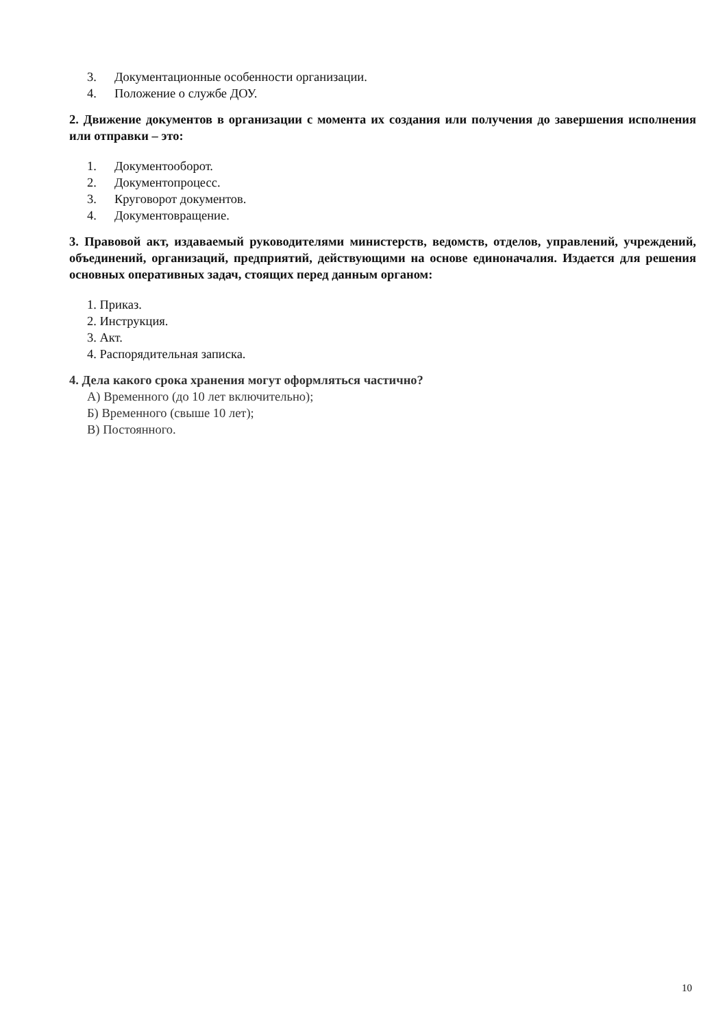3. Документационные особенности организации.
4. Положение о службе ДОУ.
2. Движение документов в организации с момента их создания или получения до завершения исполнения или отправки – это:
1. Документооборот.
2. Документопроцесс.
3. Круговорот документов.
4. Документовращение.
3. Правовой акт, издаваемый руководителями министерств, ведомств, отделов, управлений, учреждений, объединений, организаций, предприятий, действующими на основе единоначалия. Издается для решения основных оперативных задач, стоящих перед данным органом:
1. Приказ.
2. Инструкция.
3. Акт.
4. Распорядительная записка.
4. Дела какого срока хранения могут оформляться частично?
А) Временного (до 10 лет включительно);
Б) Временного (свыше 10 лет);
В) Постоянного.
10